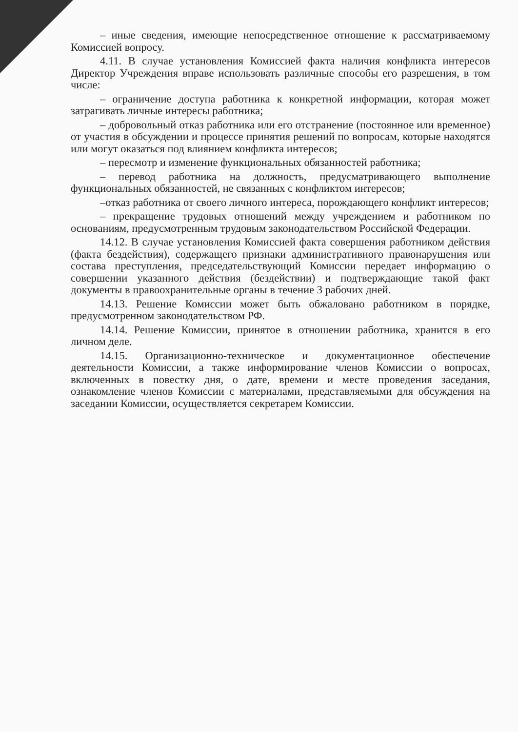– иные сведения, имеющие непосредственное отношение к рассматриваемому Комиссией вопросу.
4.11. В случае установления Комиссией факта наличия конфликта интересов Директор Учреждения вправе использовать различные способы его разрешения, в том числе:
– ограничение доступа работника к конкретной информации, которая может затрагивать личные интересы работника;
– добровольный отказ работника или его отстранение (постоянное или временное) от участия в обсуждении и процессе принятия решений по вопросам, которые находятся или могут оказаться под влиянием конфликта интересов;
– пересмотр и изменение функциональных обязанностей работника;
– перевод работника на должность, предусматривающего выполнение функциональных обязанностей, не связанных с конфликтом интересов;
–отказ работника от своего личного интереса, порождающего конфликт интересов;
– прекращение трудовых отношений между учреждением и работником по основаниям, предусмотренным трудовым законодательством Российской Федерации.
14.12. В случае установления Комиссией факта совершения работником действия (факта бездействия), содержащего признаки административного правонарушения или состава преступления, председательствующий Комиссии передает информацию о совершении указанного действия (бездействии) и подтверждающие такой факт документы в правоохранительные органы в течение 3 рабочих дней.
14.13. Решение Комиссии может быть обжаловано работником в порядке, предусмотренном законодательством РФ.
14.14. Решение Комиссии, принятое в отношении работника, хранится в его личном деле.
14.15. Организационно-техническое и документационное обеспечение деятельности Комиссии, а также информирование членов Комиссии о вопросах, включенных в повестку дня, о дате, времени и месте проведения заседания, ознакомление членов Комиссии с материалами, представляемыми для обсуждения на заседании Комиссии, осуществляется секретарем Комиссии.